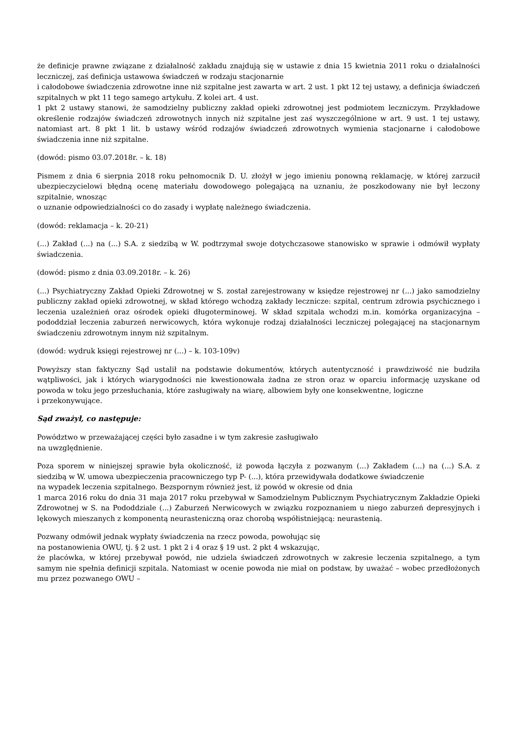że definicje prawne związane z działalność zakładu znajdują się w ustawie z dnia 15 kwietnia 2011 roku o działalności leczniczej, zaś definicja ustawowa świadczeń w rodzaju stacjonarnie
i całodobowe świadczenia zdrowotne inne niż szpitalne jest zawarta w art. 2 ust. 1 pkt 12 tej ustawy, a definicja świadczeń szpitalnych w pkt 11 tego samego artykułu. Z kolei art. 4 ust.
1 pkt 2 ustawy stanowi, że samodzielny publiczny zakład opieki zdrowotnej jest podmiotem leczniczym. Przykładowe określenie rodzajów świadczeń zdrowotnych innych niż szpitalne jest zaś wyszczególnione w art. 9 ust. 1 tej ustawy, natomiast art. 8 pkt 1 lit. b ustawy wśród rodzajów świadczeń zdrowotnych wymienia stacjonarne i całodobowe świadczenia inne niż szpitalne.
(dowód: pismo 03.07.2018r. – k. 18)
Pismem z dnia 6 sierpnia 2018 roku pełnomocnik D. U. złożył w jego imieniu ponowną reklamację, w której zarzucił ubezpieczycielowi błędną ocenę materiału dowodowego polegającą na uznaniu, że poszkodowany nie był leczony szpitalnie, wnosząc
o uznanie odpowiedzialności co do zasady i wypłatę należnego świadczenia.
(dowód: reklamacja – k. 20-21)
(...) Zakład (...) na (...) S.A. z siedzibą w W. podtrzymał swoje dotychczasowe stanowisko w sprawie i odmówił wypłaty świadczenia.
(dowód: pismo z dnia 03.09.2018r. – k. 26)
(...) Psychiatryczny Zakład Opieki Zdrowotnej w S. został zarejestrowany w księdze rejestrowej nr (...) jako samodzielny publiczny zakład opieki zdrowotnej, w skład którego wchodzą zakłady lecznicze: szpital, centrum zdrowia psychicznego i leczenia uzależnień oraz ośrodek opieki długoterminowej. W skład szpitala wchodzi m.in. komórka organizacyjna – pododdział leczenia zaburzeń nerwicowych, która wykonuje rodzaj działalności leczniczej polegającej na stacjonarnym świadczeniu zdrowotnym innym niż szpitalnym.
(dowód: wydruk księgi rejestrowej nr (...) – k. 103-109v)
Powyższy stan faktyczny Sąd ustalił na podstawie dokumentów, których autentyczność i prawdziwość nie budziła wątpliwości, jak i których wiarygodności nie kwestionowała żadna ze stron oraz w oparciu informację uzyskane od powoda w toku jego przesłuchania, które zasługiwały na wiarę, albowiem były one konsekwentne, logiczne
i przekonywujące.
Sąd zważył, co następuje:
Powództwo w przeważającej części było zasadne i w tym zakresie zasługiwało
na uwzględnienie.
Poza sporem w niniejszej sprawie była okoliczność, iż powoda łączyła z pozwanym (...) Zakładem (...) na (...) S.A. z siedzibą w W. umowa ubezpieczenia pracowniczego typ P- (...), która przewidywała dodatkowe świadczenie
na wypadek leczenia szpitalnego. Bezspornym również jest, iż powód w okresie od dnia
1 marca 2016 roku do dnia 31 maja 2017 roku przebywał w Samodzielnym Publicznym Psychiatrycznym Zakładzie Opieki Zdrowotnej w S. na Pododdziale (...) Zaburzeń Nerwicowych w związku rozpoznaniem u niego zaburzeń depresyjnych i lękowych mieszanych z komponentą neurasteniczną oraz chorobą współistniejącą: neurastenią.
Pozwany odmówił jednak wypłaty świadczenia na rzecz powoda, powołując się
na postanowienia OWU, tj. § 2 ust. 1 pkt 2 i 4 oraz § 19 ust. 2 pkt 4 wskazując,
że placówka, w której przebywał powód, nie udziela świadczeń zdrowotnych w zakresie leczenia szpitalnego, a tym samym nie spełnia definicji szpitala. Natomiast w ocenie powoda nie miał on podstaw, by uważać – wobec przedłożonych mu przez pozwanego OWU –